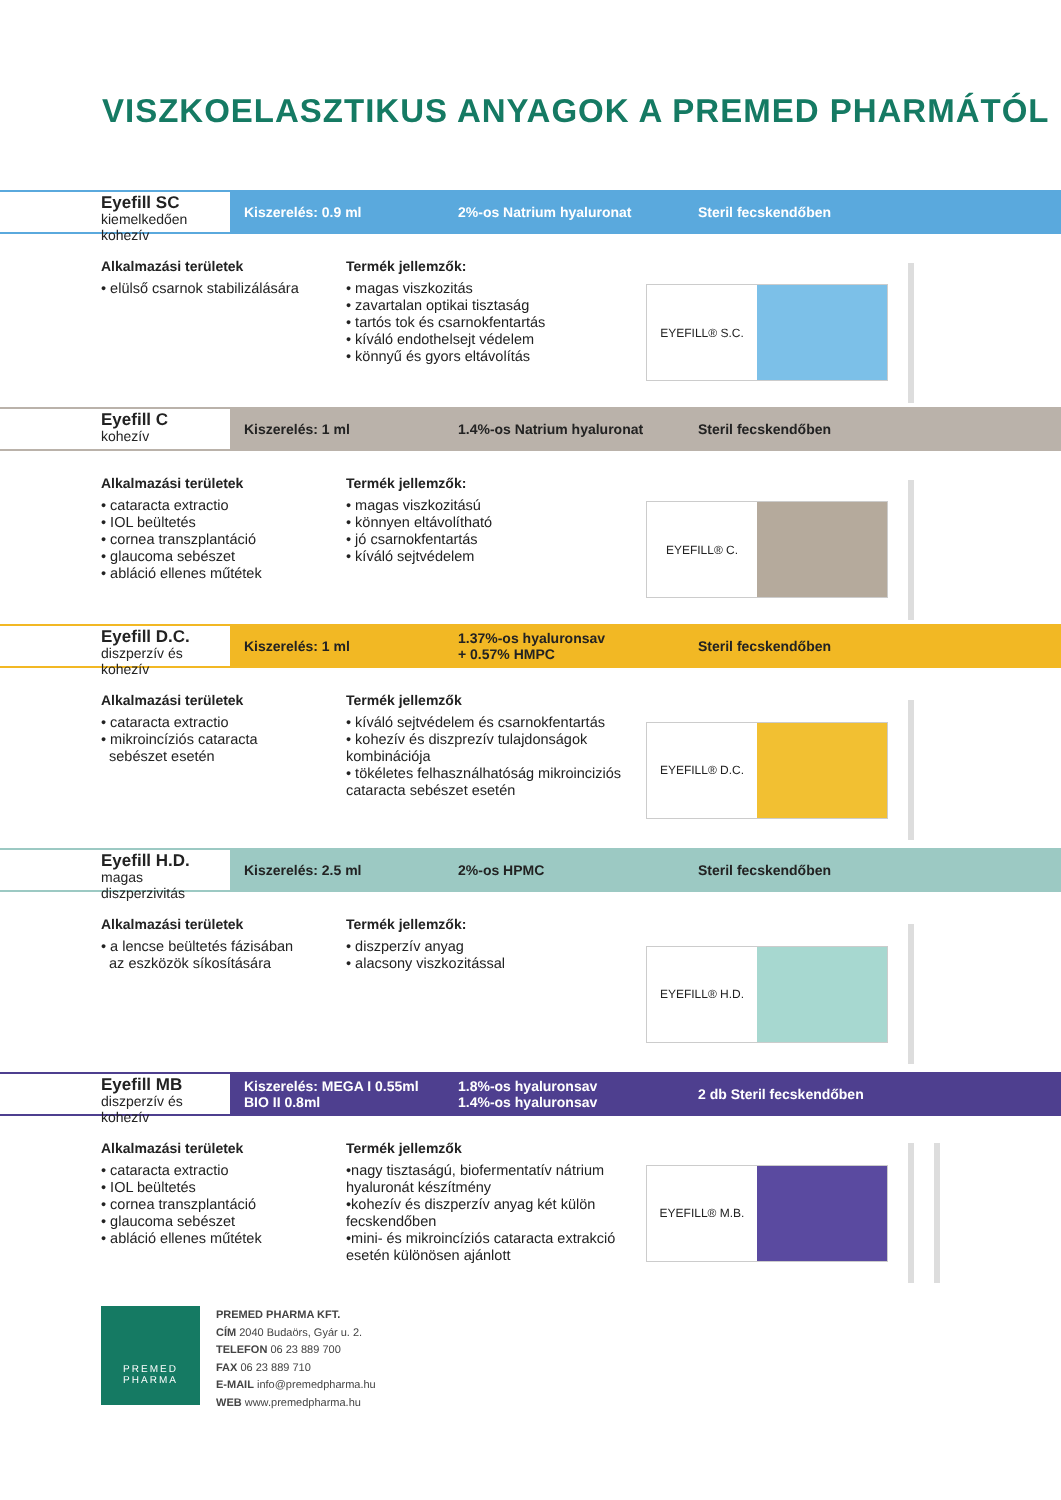VISZKOELASZTIKUS ANYAGOK A PREMED PHARMÁTÓL
Eyefill SC
kiemelkedően kohezív
Kiszerelés: 0.9 ml 2%-os Natrium hyaluronat Steril fecskendőben
Alkalmazási területek
• elülső csarnok stabilizálására
Termék jellemzők:
• magas viszkozitás
• zavartalan optikai tisztaság
• tartós tok és csarnokfentartás
• kíváló endothelsejt védelem
• könnyű és gyors eltávolítás
EYEFILL® S.C.
Eyefill C
kohezív
Kiszerelés: 1 ml 1.4%-os Natrium hyaluronat Steril fecskendőben
Alkalmazási területek
• cataracta extractio
• IOL beültetés
• cornea transzplantáció
• glaucoma sebészet
• abláció ellenes műtétek
Termék jellemzők:
• magas viszkozitású
• könnyen eltávolítható
• jó csarnokfentartás
• kíváló sejtvédelem
EYEFILL® C.
Eyefill D.C.
diszperzív és kohezív
Kiszerelés: 1 ml
1.37%-os hyaluronsav
+ 0.57% HMPC
Steril fecskendőben
Alkalmazási területek
• cataracta extractio
• mikroincíziós cataracta
sebészet esetén
Termék jellemzők
• kíváló sejtvédelem és csarnokfentartás
• kohezív és diszprezív tulajdonságok kombinációja
• tökéletes felhasználhatóság mikroinciziós cataracta sebészet esetén
EYEFILL® D.C.
Eyefill H.D.
magas diszperzivitás
Kiszerelés: 2.5 ml 2%-os HPMC Steril fecskendőben
Alkalmazási területek
• a lencse beültetés fázisában
az eszközök síkosítására
Termék jellemzők:
• diszperzív anyag
• alacsony viszkozitással
EYEFILL® H.D.
Eyefill MB
diszperzív és kohezív
Kiszerelés: MEGA I 0.55ml
BIO II 0.8ml
1.8%-os hyaluronsav
1.4%-os hyaluronsav
2 db Steril fecskendőben
Alkalmazási területek
• cataracta extractio
• IOL beültetés
• cornea transzplantáció
• glaucoma sebészet
• abláció ellenes műtétek
Termék jellemzők
•nagy tisztaságú, biofermentatív nátrium hyaluronát készítmény
•kohezív és diszperzív anyag két külön fecskendőben
•mini- és mikroincíziós cataracta extrakció esetén különösen ajánlott
EYEFILL® M.B.
PREMED
PHARMA
PREMED PHARMA KFT.
CÍM 2040 Budaörs, Gyár u. 2.
TELEFON 06 23 889 700
FAX 06 23 889 710
E-MAIL info@premedpharma.hu
WEB www.premedpharma.hu